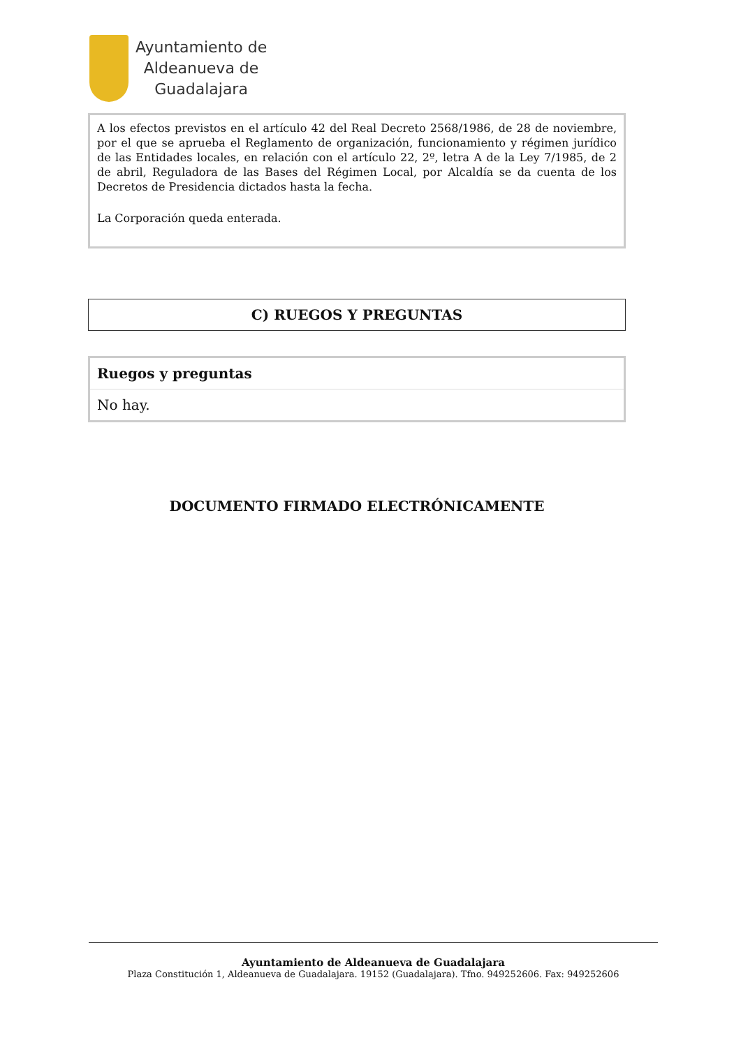Ayuntamiento de
Aldeanueva de
Guadalajara
A los efectos previstos en el artículo 42 del Real Decreto 2568/1986, de 28 de noviembre, por el que se aprueba el Reglamento de organización, funcionamiento y régimen jurídico de las Entidades locales, en relación con el artículo 22, 2º, letra A de la Ley 7/1985, de 2 de abril, Reguladora de las Bases del Régimen Local, por Alcaldía se da cuenta de los Decretos de Presidencia dictados hasta la fecha.
La Corporación queda enterada.
C) RUEGOS Y PREGUNTAS
Ruegos y preguntas
No hay.
DOCUMENTO FIRMADO ELECTRÓNICAMENTE
Ayuntamiento de Aldeanueva de Guadalajara
Plaza Constitución 1, Aldeanueva de Guadalajara. 19152 (Guadalajara). Tfno. 949252606. Fax: 949252606